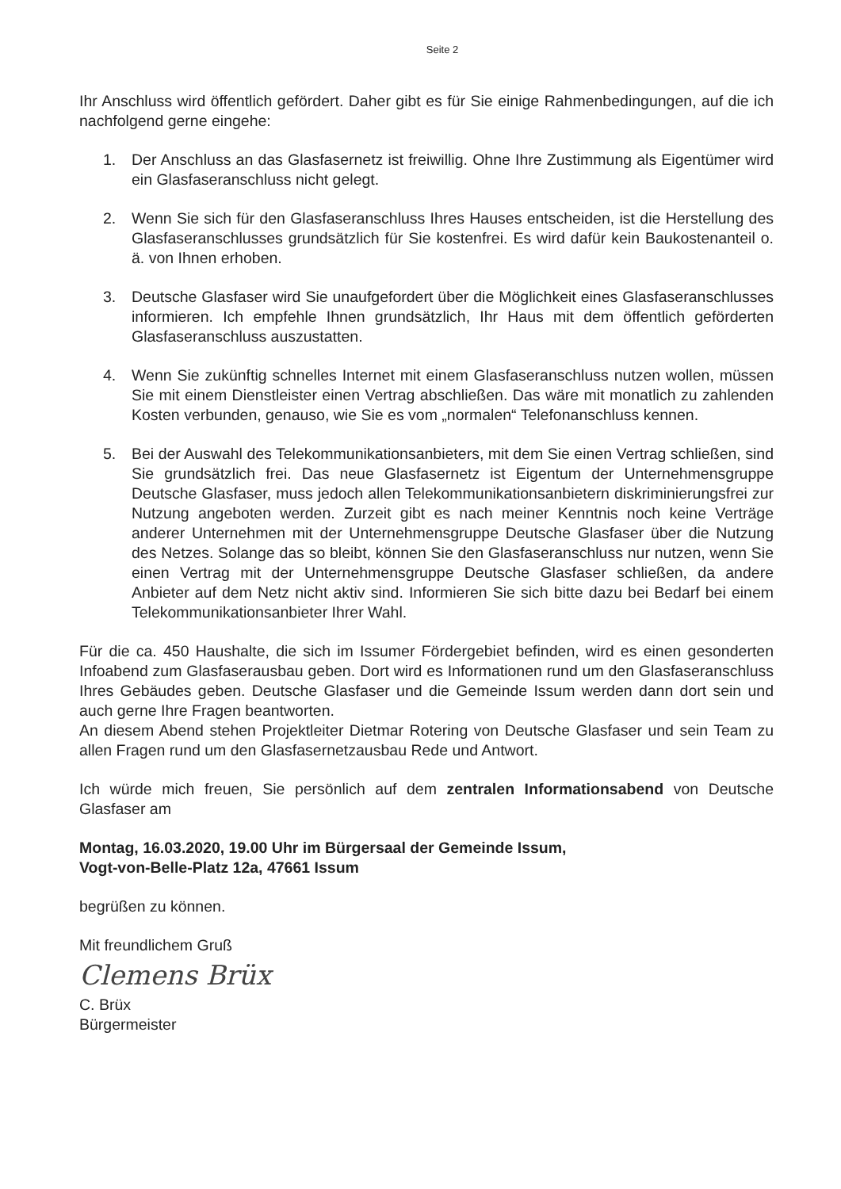Seite 2
Ihr Anschluss wird öffentlich gefördert. Daher gibt es für Sie einige Rahmenbedingungen, auf die ich nachfolgend gerne eingehe:
1. Der Anschluss an das Glasfasernetz ist freiwillig. Ohne Ihre Zustimmung als Eigentümer wird ein Glasfaseranschluss nicht gelegt.
2. Wenn Sie sich für den Glasfaseranschluss Ihres Hauses entscheiden, ist die Herstellung des Glasfaseranschlusses grundsätzlich für Sie kostenfrei. Es wird dafür kein Baukostenanteil o. ä. von Ihnen erhoben.
3. Deutsche Glasfaser wird Sie unaufgefordert über die Möglichkeit eines Glasfaseranschlusses informieren. Ich empfehle Ihnen grundsätzlich, Ihr Haus mit dem öffentlich geförderten Glasfaseranschluss auszustatten.
4. Wenn Sie zukünftig schnelles Internet mit einem Glasfaseranschluss nutzen wollen, müssen Sie mit einem Dienstleister einen Vertrag abschließen. Das wäre mit monatlich zu zahlenden Kosten verbunden, genauso, wie Sie es vom „normalen“ Telefonanschluss kennen.
5. Bei der Auswahl des Telekommunikationsanbieters, mit dem Sie einen Vertrag schließen, sind Sie grundsätzlich frei. Das neue Glasfasernetz ist Eigentum der Unternehmensgruppe Deutsche Glasfaser, muss jedoch allen Telekommunikationsanbietern diskriminierungsfrei zur Nutzung angeboten werden. Zurzeit gibt es nach meiner Kenntnis noch keine Verträge anderer Unternehmen mit der Unternehmensgruppe Deutsche Glasfaser über die Nutzung des Netzes. Solange das so bleibt, können Sie den Glasfaseranschluss nur nutzen, wenn Sie einen Vertrag mit der Unternehmensgruppe Deutsche Glasfaser schließen, da andere Anbieter auf dem Netz nicht aktiv sind. Informieren Sie sich bitte dazu bei Bedarf bei einem Telekommunikationsanbieter Ihrer Wahl.
Für die ca. 450 Haushalte, die sich im Issumer Fördergebiet befinden, wird es einen gesonderten Infoabend zum Glasfaserausbau geben. Dort wird es Informationen rund um den Glasfaseranschluss Ihres Gebäudes geben. Deutsche Glasfaser und die Gemeinde Issum werden dann dort sein und auch gerne Ihre Fragen beantworten.
An diesem Abend stehen Projektleiter Dietmar Rotering von Deutsche Glasfaser und sein Team zu allen Fragen rund um den Glasfasernetzausbau Rede und Antwort.
Ich würde mich freuen, Sie persönlich auf dem zentralen Informationsabend von Deutsche Glasfaser am
Montag, 16.03.2020, 19.00 Uhr im Bürgersaal der Gemeinde Issum,
Vogt-von-Belle-Platz 12a, 47661 Issum
begrüßen zu können.
Mit freundlichem Gruß
Clemens Brüx
C. Brüx
Bürgermeister